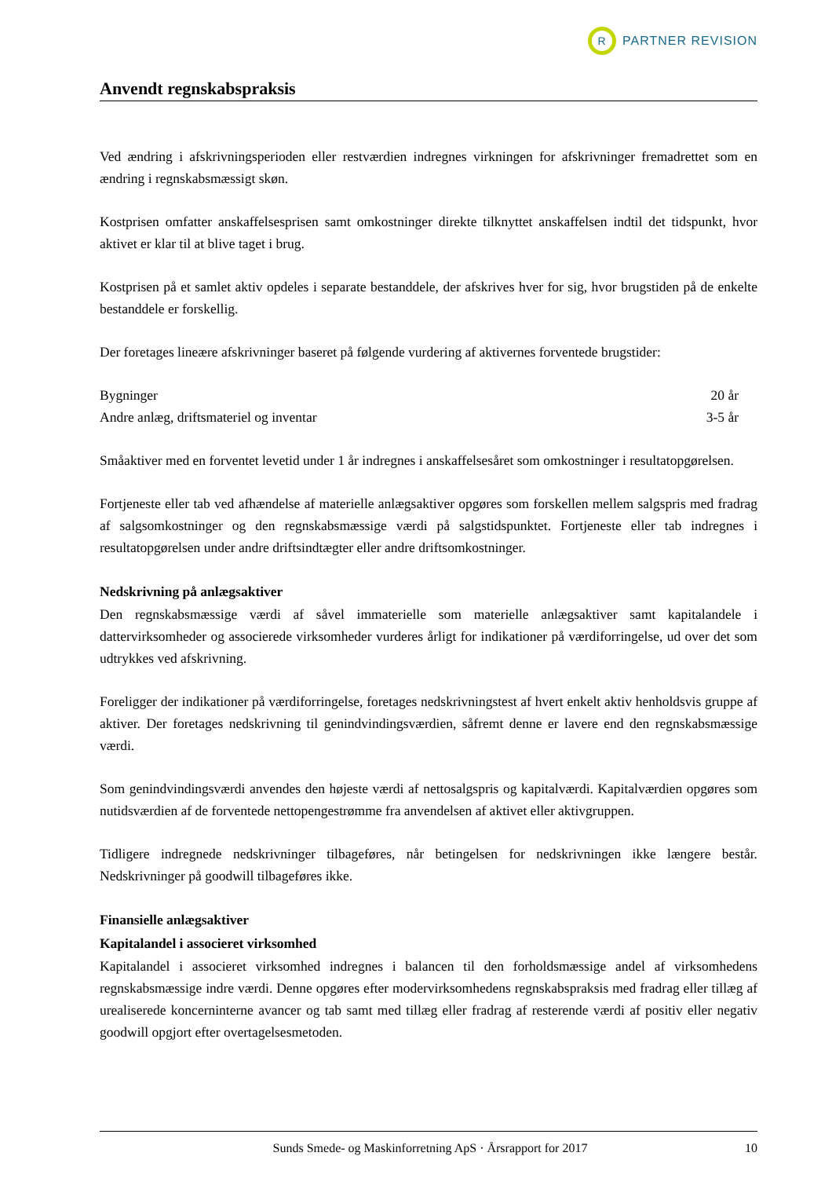R
PARTNER REVISION
Anvendt regnskabspraksis
Ved ændring i afskrivningsperioden eller restværdien indregnes virkningen for afskrivninger fremadrettet som en ændring i regnskabsmæssigt skøn.
Kostprisen omfatter anskaffelsesprisen samt omkostninger direkte tilknyttet anskaffelsen indtil det tidspunkt, hvor aktivet er klar til at blive taget i brug.
Kostprisen på et samlet aktiv opdeles i separate bestanddele, der afskrives hver for sig, hvor brugstiden på de enkelte bestanddele er forskellig.
Der foretages lineære afskrivninger baseret på følgende vurdering af aktivernes forventede brugstider:
| Bygninger | 20 år |
| Andre anlæg, driftsmateriel og inventar | 3-5 år |
Småaktiver med en forventet levetid under 1 år indregnes i anskaffelsesåret som omkostninger i resultatopgørelsen.
Fortjeneste eller tab ved afhændelse af materielle anlægsaktiver opgøres som forskellen mellem salgspris med fradrag af salgsomkostninger og den regnskabsmæssige værdi på salgstidspunktet. Fortjeneste eller tab indregnes i resultatopgørelsen under andre driftsindtægter eller andre driftsomkostninger.
Nedskrivning på anlægsaktiver
Den regnskabsmæssige værdi af såvel immaterielle som materielle anlægsaktiver samt kapitalandele i dattervirksomheder og associerede virksomheder vurderes årligt for indikationer på værdiforringelse, ud over det som udtrykkes ved afskrivning.
Foreligger der indikationer på værdiforringelse, foretages nedskrivningstest af hvert enkelt aktiv henholdsvis gruppe af aktiver. Der foretages nedskrivning til genindvindingsværdien, såfremt denne er lavere end den regnskabsmæssige værdi.
Som genindvindingsværdi anvendes den højeste værdi af nettosalgspris og kapitalværdi. Kapitalværdien opgøres som nutidsværdien af de forventede nettopengestrømme fra anvendelsen af aktivet eller aktivgruppen.
Tidligere indregnede nedskrivninger tilbageføres, når betingelsen for nedskrivningen ikke længere består. Nedskrivninger på goodwill tilbageføres ikke.
Finansielle anlægsaktiver
Kapitalandel i associeret virksomhed
Kapitalandel i associeret virksomhed indregnes i balancen til den forholdsmæssige andel af virksomhedens regnskabsmæssige indre værdi. Denne opgøres efter modervirksomhedens regnskabspraksis med fradrag eller tillæg af urealiserede koncerninterne avancer og tab samt med tillæg eller fradrag af resterende værdi af positiv eller negativ goodwill opgjort efter overtagelsesmetoden.
Sunds Smede- og Maskinforretning ApS · Årsrapport for 2017 10